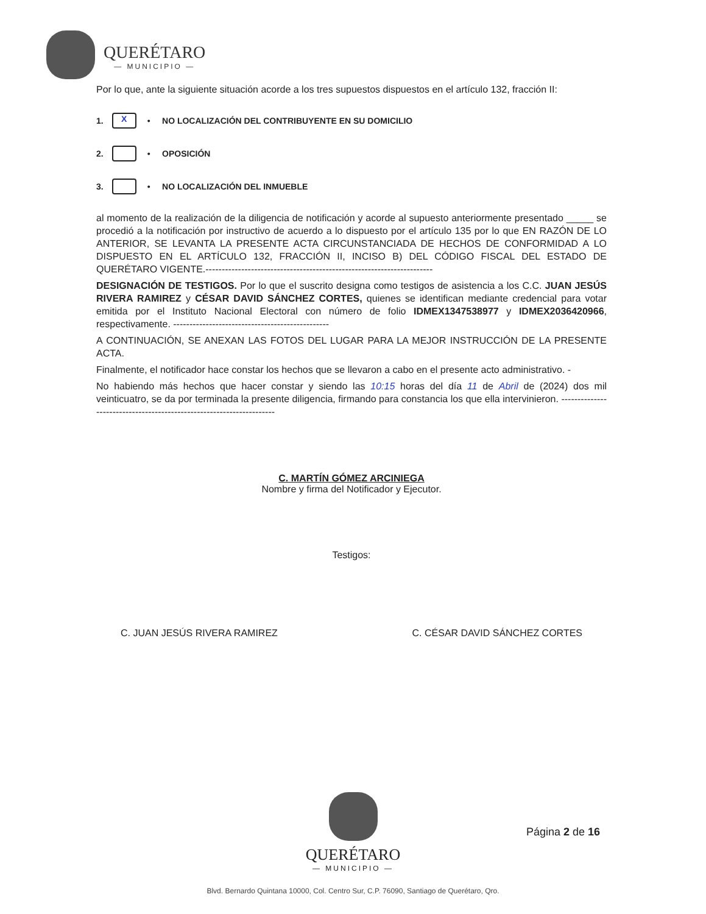QUERÉTARO
— MUNICIPIO —
Por lo que, ante la siguiente situación acorde a los tres supuestos dispuestos en el artículo 132, fracción II:
1. X • NO LOCALIZACIÓN DEL CONTRIBUYENTE EN SU DOMICILIO
2. • OPOSICIÓN
3. • NO LOCALIZACIÓN DEL INMUEBLE
al momento de la realización de la diligencia de notificación y acorde al supuesto anteriormente presentado _____ se procedió a la notificación por instructivo de acuerdo a lo dispuesto por el artículo 135 por lo que EN RAZÓN DE LO ANTERIOR, SE LEVANTA LA PRESENTE ACTA CIRCUNSTANCIADA DE HECHOS DE CONFORMIDAD A LO DISPUESTO EN EL ARTÍCULO 132, FRACCIÓN II, INCISO B) DEL CÓDIGO FISCAL DEL ESTADO DE QUERÉTARO VIGENTE.----------------------------------------------------------------------
DESIGNACIÓN DE TESTIGOS. Por lo que el suscrito designa como testigos de asistencia a los C.C. JUAN JESÚS RIVERA RAMIREZ y CÉSAR DAVID SÁNCHEZ CORTES, quienes se identifican mediante credencial para votar emitida por el Instituto Nacional Electoral con número de folio IDMEX1347538977 y IDMEX2036420966, respectivamente. ------------------------------------------------
A CONTINUACIÓN, SE ANEXAN LAS FOTOS DEL LUGAR PARA LA MEJOR INSTRUCCIÓN DE LA PRESENTE ACTA.
Finalmente, el notificador hace constar los hechos que se llevaron a cabo en el presente acto administrativo. -
No habiendo más hechos que hacer constar y siendo las 10:15 horas del día 11 de Abril de (2024) dos mil veinticuatro, se da por terminada la presente diligencia, firmando para constancia los que ella intervinieron. ---------------------------------------------------------------------
C. MARTÍN GÓMEZ ARCINIEGA
Nombre y firma del Notificador y Ejecutor.
Testigos:
C. JUAN JESÚS RIVERA RAMIREZ C. CÉSAR DAVID SÁNCHEZ CORTES
QUERÉTARO
— MUNICIPIO —
Página 2 de 16
Blvd. Bernardo Quintana 10000, Col. Centro Sur, C.P. 76090, Santiago de Querétaro, Qro.